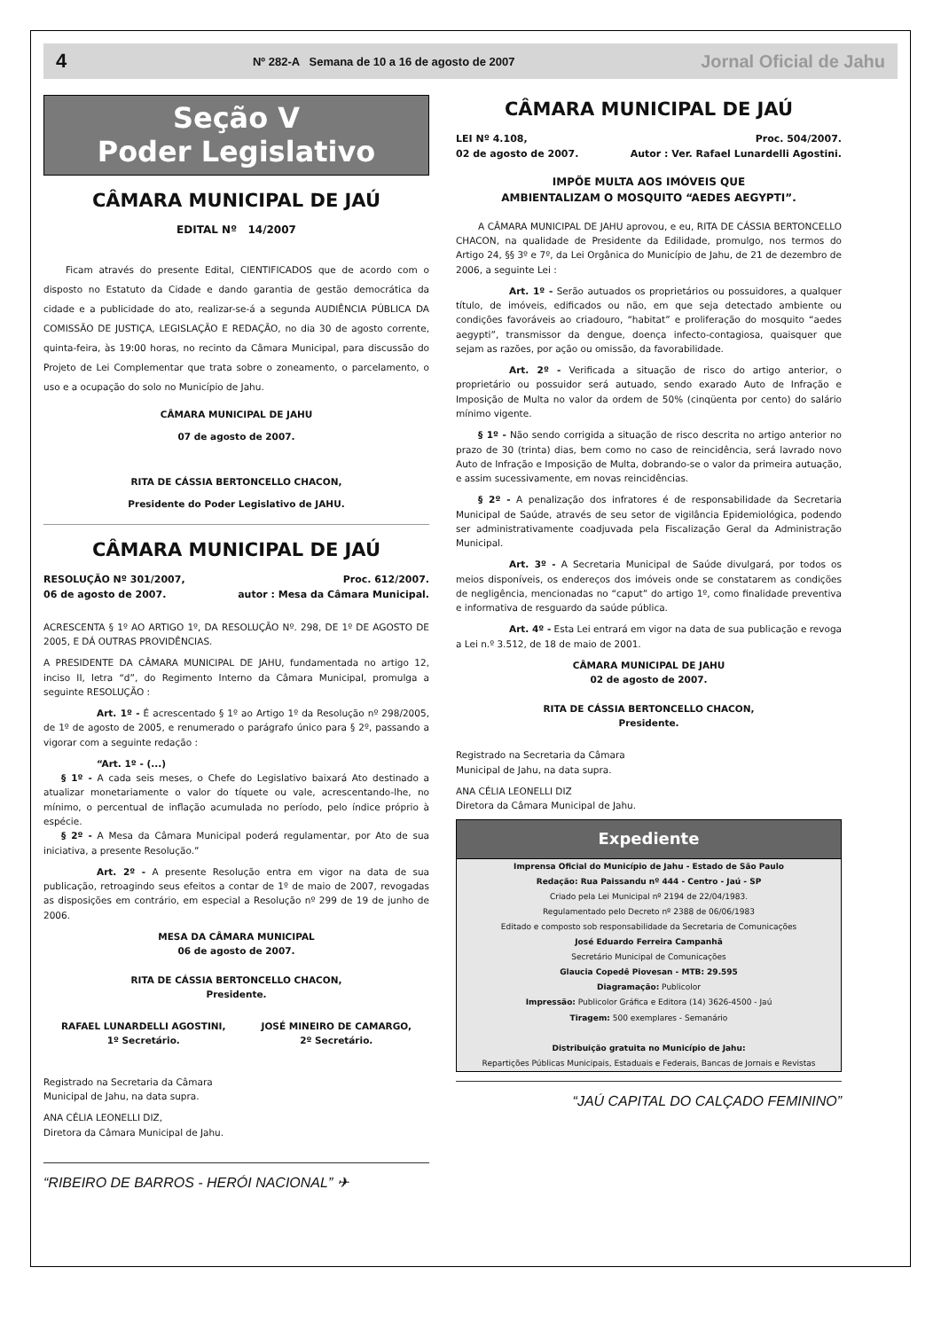4 Nº 282-A Semana de 10 a 16 de agosto de 2007 Jornal Oficial de Jahu
Seção V
Poder Legislativo
CÂMARA MUNICIPAL DE JAÚ
EDITAL Nº 14/2007
Ficam através do presente Edital, CIENTIFICADOS que de acordo com o disposto no Estatuto da Cidade e dando garantia de gestão democrática da cidade e a publicidade do ato, realizar-se-á a segunda AUDIÊNCIA PÚBLICA DA COMISSÃO DE JUSTIÇA, LEGISLAÇÃO E REDAÇÃO, no dia 30 de agosto corrente, quinta-feira, às 19:00 horas, no recinto da Câmara Municipal, para discussão do Projeto de Lei Complementar que trata sobre o zoneamento, o parcelamento, o uso e a ocupação do solo no Município de Jahu.
CÂMARA MUNICIPAL DE JAHU
07 de agosto de 2007.
RITA DE CÁSSIA BERTONCELLO CHACON,
Presidente do Poder Legislativo de JAHU.
CÂMARA MUNICIPAL DE JAÚ
RESOLUÇÃO Nº 301/2007,
06 de agosto de 2007. Proc. 612/2007.
autor : Mesa da Câmara Municipal.
ACRESCENTA § 1º AO ARTIGO 1º, DA RESOLUÇÃO Nº. 298, DE 1º DE AGOSTO DE 2005, E DÁ OUTRAS PROVIDÊNCIAS.
A PRESIDENTE DA CÂMARA MUNICIPAL DE JAHU, fundamentada no artigo 12, inciso II, letra “d”, do Regimento Interno da Câmara Municipal, promulga a seguinte RESOLUÇÃO :
Art. 1º - É acrescentado § 1º ao Artigo 1º da Resolução nº 298/2005, de 1º de agosto de 2005, e renumerado o parágrafo único para § 2º, passando a vigorar com a seguinte redação :
“Art. 1º - (...)
§ 1º - A cada seis meses, o Chefe do Legislativo baixará Ato destinado a atualizar monetariamente o valor do tíquete ou vale, acrescentando-lhe, no mínimo, o percentual de inflação acumulada no período, pelo índice próprio à espécie.
§ 2º - A Mesa da Câmara Municipal poderá regulamentar, por Ato de sua iniciativa, a presente Resolução.”
Art. 2º - A presente Resolução entra em vigor na data de sua publicação, retroagindo seus efeitos a contar de 1º de maio de 2007, revogadas as disposições em contrário, em especial a Resolução nº 299 de 19 de junho de 2006.
MESA DA CÂMARA MUNICIPAL
06 de agosto de 2007.
RITA DE CÁSSIA BERTONCELLO CHACON,
Presidente.
RAFAEL LUNARDELLI AGOSTINI,
1º Secretário. JOSÉ MINEIRO DE CAMARGO,
2º Secretário.
Registrado na Secretaria da Câmara
Municipal de Jahu, na data supra.
ANA CÉLIA LEONELLI DIZ,
Diretora da Câmara Municipal de Jahu.
“RIBEIRO DE BARROS - HERÓI NACIONAL” ✈
CÂMARA MUNICIPAL DE JAÚ
LEI Nº 4.108,
02 de agosto de 2007. Proc. 504/2007.
Autor : Ver. Rafael Lunardelli Agostini.
IMPÕE MULTA AOS IMÓVEIS QUE
AMBIENTALIZAM O MOSQUITO “AEDES AEGYPTI”.
A CÂMARA MUNICIPAL DE JAHU aprovou, e eu, RITA DE CÁSSIA BERTONCELLO CHACON, na qualidade de Presidente da Edilidade, promulgo, nos termos do Artigo 24, §§ 3º e 7º, da Lei Orgânica do Município de Jahu, de 21 de dezembro de 2006, a seguinte Lei :
Art. 1º - Serão autuados os proprietários ou possuidores, a qualquer título, de imóveis, edificados ou não, em que seja detectado ambiente ou condições favoráveis ao criadouro, “habitat” e proliferação do mosquito “aedes aegypti”, transmissor da dengue, doença infecto-contagiosa, quaisquer que sejam as razões, por ação ou omissão, da favorabilidade.
Art. 2º - Verificada a situação de risco do artigo anterior, o proprietário ou possuidor será autuado, sendo exarado Auto de Infração e Imposição de Multa no valor da ordem de 50% (cinqüenta por cento) do salário mínimo vigente.
§ 1º - Não sendo corrigida a situação de risco descrita no artigo anterior no prazo de 30 (trinta) dias, bem como no caso de reincidência, será lavrado novo Auto de Infração e Imposição de Multa, dobrando-se o valor da primeira autuação, e assim sucessivamente, em novas reincidências.
§ 2º - A penalização dos infratores é de responsabilidade da Secretaria Municipal de Saúde, através de seu setor de vigilância Epidemiológica, podendo ser administrativamente coadjuvada pela Fiscalização Geral da Administração Municipal.
Art. 3º - A Secretaria Municipal de Saúde divulgará, por todos os meios disponíveis, os endereços dos imóveis onde se constatarem as condições de negligência, mencionadas no “caput” do artigo 1º, como finalidade preventiva e informativa de resguardo da saúde pública.
Art. 4º - Esta Lei entrará em vigor na data de sua publicação e revoga a Lei n.º 3.512, de 18 de maio de 2001.
CÂMARA MUNICIPAL DE JAHU
02 de agosto de 2007.
RITA DE CÁSSIA BERTONCELLO CHACON,
Presidente.
Registrado na Secretaria da Câmara
Municipal de Jahu, na data supra.
ANA CÉLIA LEONELLI DIZ
Diretora da Câmara Municipal de Jahu.
Expediente
Imprensa Oficial do Município de Jahu - Estado de São Paulo
Redação: Rua Paissandu nº 444 - Centro - Jaú - SP
Criado pela Lei Municipal nº 2194 de 22/04/1983.
Regulamentado pelo Decreto nº 2388 de 06/06/1983
Editado e composto sob responsabilidade da Secretaria de Comunicações
José Eduardo Ferreira Campanhã
Secretário Municipal de Comunicações
Glaucia Copedê Piovesan - MTB: 29.595
Diagramação: Publicolor
Impressão: Publicolor Gráfica e Editora (14) 3626-4500 - Jaú
Tiragem: 500 exemplares - Semanário
Distribuição gratuita no Município de Jahu:
Repartições Públicas Municipais, Estaduais e Federais, Bancas de Jornais e Revistas
“JAÚ CAPITAL DO CALÇADO FEMININO”